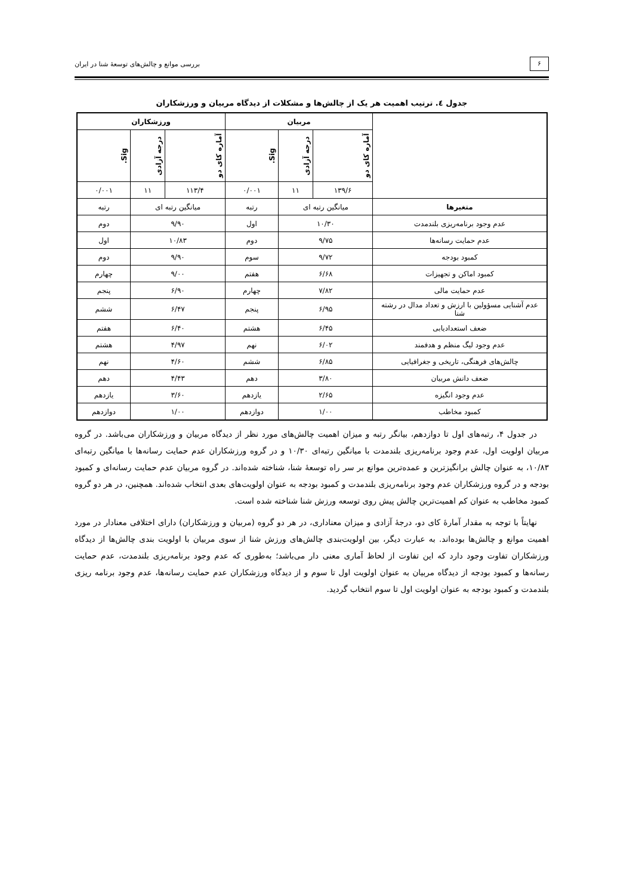۶
بررسی موانع و چالش‌های توسعهٔ شنا در ایران
جدول ٤. ترتیب اهمیت هر یک از چالش‌ها و مشکلات از دیدگاه مربیان و ورزشکاران
| | مربیان | | | ورزشکاران | | |
| --- | --- | --- | --- | --- | --- | --- |
| | آماره کای دو | درجه آزادی | Sig. | آماره کای دو | درجه آزادی | Sig. |
| | ۱۳۹/۶ | ۱۱ | ۰/۰۰۱ | ۱۱۳/۴ | ۱۱ | ۰/۰۰۱ |
| متغیرها | میانگین رتبه ای | | رتبه | میانگین رتبه ای | | رتبه |
| عدم وجود برنامه‌ریزی بلندمدت | ۱۰/۳۰ | | اول | ۹/۹۰ | | دوم |
| عدم حمایت رسانه‌ها | ۹/۷۵ | | دوم | ۱۰/۸۳ | | اول |
| کمبود بودجه | ۹/۷۲ | | سوم | ۹/۹۰ | | دوم |
| کمبود اماکن و تجهیزات | ۶/۶۸ | | هفتم | ۹/۰۰ | | چهارم |
| عدم حمایت مالی | ۷/۸۲ | | چهارم | ۶/۹۰ | | پنجم |
| عدم آشنایی مسؤولین با ارزش و تعداد مدال در رشته شنا | ۶/۹۵ | | پنجم | ۶/۴۷ | | ششم |
| ضعف استعدادیابی | ۶/۴۵ | | هشتم | ۶/۴۰ | | هفتم |
| عدم وجود لیگ منظم و هدفمند | ۶/۰۲ | | نهم | ۴/۹۷ | | هشتم |
| چالش‌های فرهنگی، تاریخی و جغرافیایی | ۶/۸۵ | | ششم | ۴/۶۰ | | نهم |
| ضعف دانش مربیان | ۳/۸۰ | | دهم | ۴/۴۳ | | دهم |
| عدم وجود انگیزه | ۲/۶۵ | | یازدهم | ۳/۶۰ | | یازدهم |
| کمبود مخاطب | ۱/۰۰ | | دوازدهم | ۱/۰۰ | | دوازدهم |
در جدول ۴، رتبه‌های اول تا دوازدهم، بیانگر رتبه و میزان اهمیت چالش‌های مورد نظر از دیدگاه مربیان و ورزشکاران می‌باشد. در گروه مربیان اولویت اول، عدم وجود برنامه‌ریزی بلندمدت با میانگین رتبه‌ای ۱۰/۳۰ و در گروه ورزشکاران عدم حمایت رسانه‌ها با میانگین رتبه‌ای ۱۰/۸۳، به عنوان چالش برانگیزترین و عمده‌ترین موانع بر سر راه توسعهٔ شنا، شناخته شده‌اند. در گروه مربیان عدم حمایت رسانه‌ای و کمبود بودجه و در گروه ورزشکاران عدم وجود برنامه‌ریزی بلندمدت و کمبود بودجه به عنوان اولویت‌های بعدی انتخاب شده‌اند. همچنین، در هر دو گروه کمبود مخاطب به عنوان کم اهمیت‌ترین چالش پیش روی توسعه ورزش شنا شناخته شده است.
نهایتاً با توجه به مقدار آمارهٔ کای دو، درجهٔ آزادی و میزان معناداری، در هر دو گروه (مربیان و ورزشکاران) دارای اختلافی معنادار در مورد اهمیت موانع و چالش‌ها بوده‌اند. به عبارت دیگر، بین اولویت‌بندی چالش‌های ورزش شنا از سوی مربیان با اولویت بندی چالش‌ها از دیدگاه ورزشکاران تفاوت وجود دارد که این تفاوت از لحاظ آماری معنی دار می‌باشد؛ به‌طوری که عدم وجود برنامه‌ریزی بلندمدت، عدم حمایت رسانه‌ها و کمبود بودجه از دیدگاه مربیان به عنوان اولویت اول تا سوم و از دیدگاه ورزشکاران عدم حمایت رسانه‌ها، عدم وجود برنامه ریزی بلندمدت و کمبود بودجه به عنوان اولویت اول تا سوم انتخاب گردید.